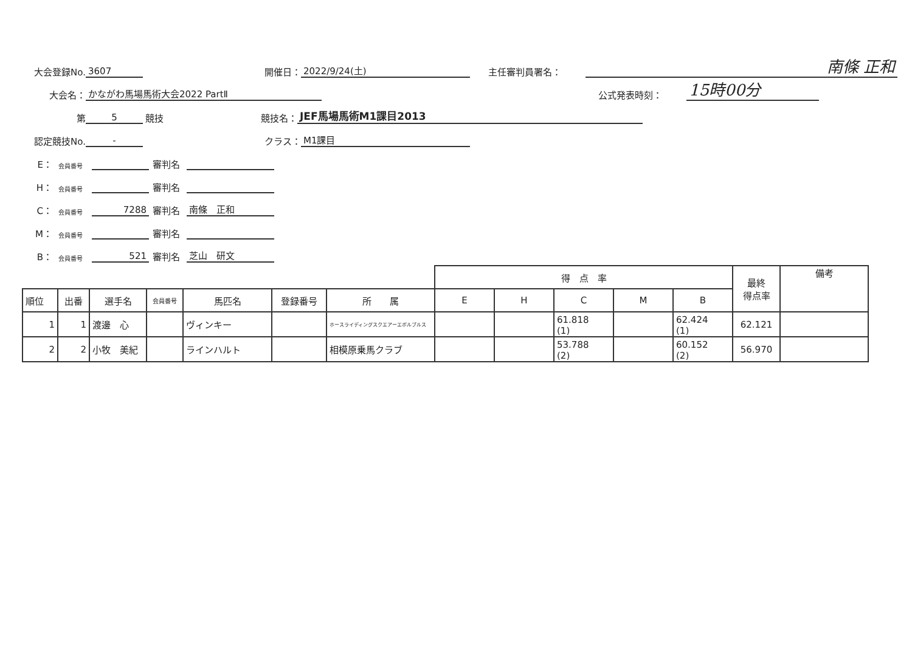大会登録No. 3607 開催日： 2022/9/24(土) 主任審判員署名： 南條 正和
大会名： かながわ馬場馬術大会2022 PartⅡ 公式発表時刻： 15時00分
第 5 競技 競技名： JEF馬場馬術M1課目2013
認定競技No. - クラス： M1課目
E： 会員番号 審判名
H： 会員番号 審判名
C： 会員番号 7288 審判名 南條　正和
M： 会員番号 審判名
B： 会員番号 521 審判名 芝山　研文
| | | | | | | | 得 点 率 | | | | | 最終 得点率 | 備考 |
| --- | --- | --- | --- | --- | --- | --- | --- | --- | --- | --- | --- | --- | --- |
| 順位 | 出番 | 選手名 | 会員番号 | 馬匹名 | 登録番号 | 所 属 | E | H | C | M | B | | |
| 1 | 1 | 渡邊 心 | | ヴィンキー | | ホースライディングスクエアーエボルブルス | | | 61.818 (1) | | 62.424 (1) | 62.121 | |
| 2 | 2 | 小牧 美紀 | | ラインハルト | | 相模原乗馬クラブ | | | 53.788 (2) | | 60.152 (2) | 56.970 | |